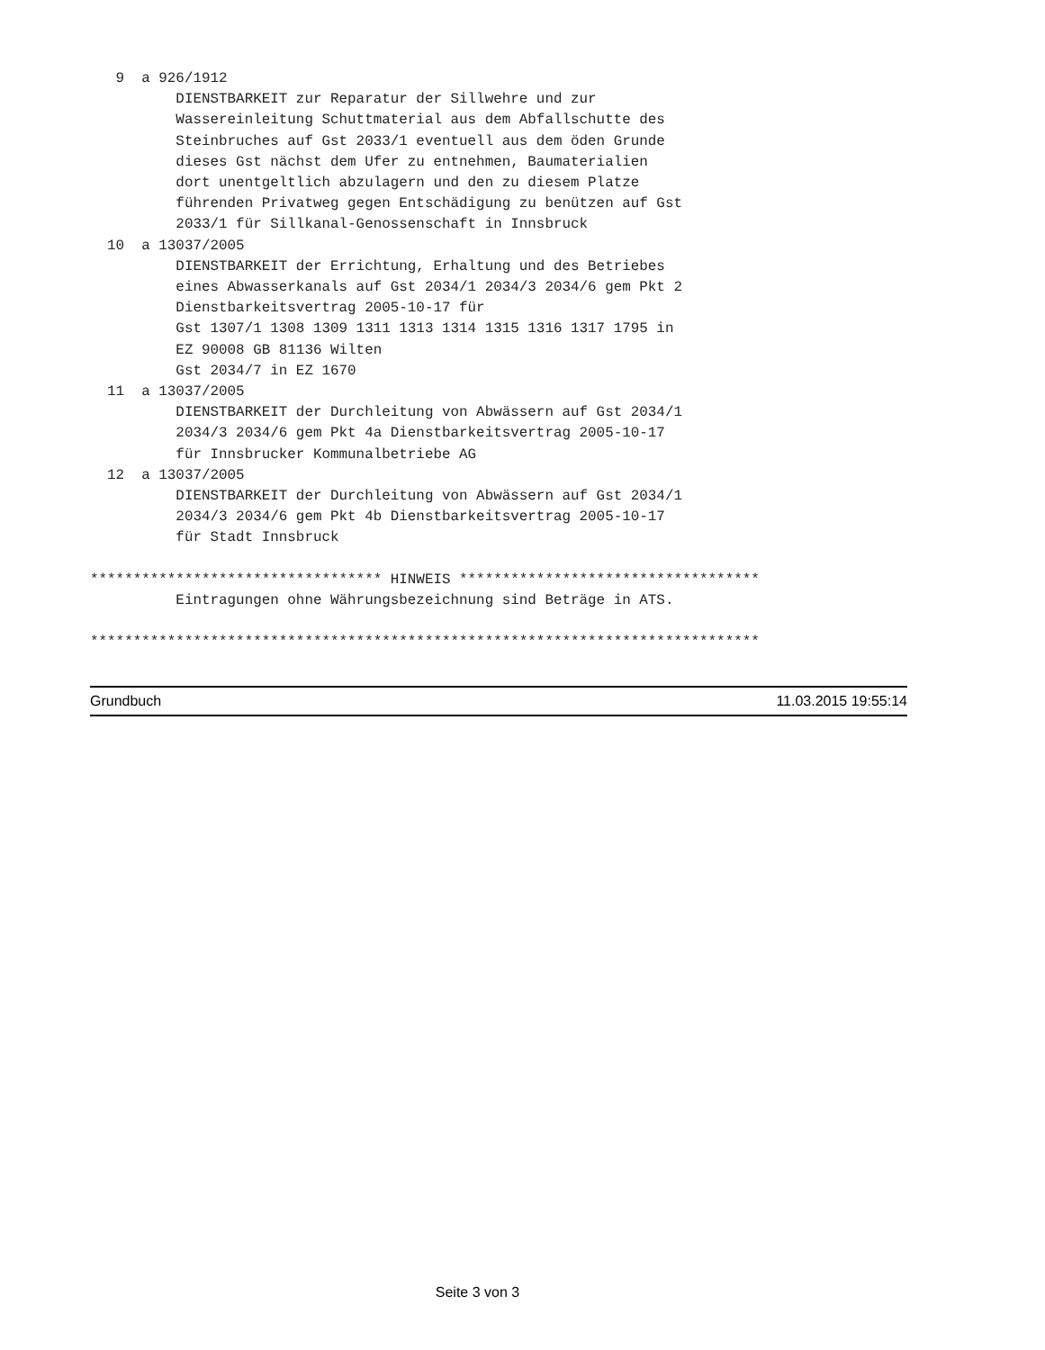9  a 926/1912
          DIENSTBARKEIT zur Reparatur der Sillwehre und zur
          Wassereinleitung Schuttmaterial aus dem Abfallschutte des
          Steinbruches auf Gst 2033/1 eventuell aus dem öden Grunde
          dieses Gst nächst dem Ufer zu entnehmen, Baumaterialien
          dort unentgeltlich abzulagern und den zu diesem Platze
          führenden Privatweg gegen Entschädigung zu benützen auf Gst
          2033/1 für Sillkanal-Genossenschaft in Innsbruck
  10  a 13037/2005
          DIENSTBARKEIT der Errichtung, Erhaltung und des Betriebes
          eines Abwasserkanals auf Gst 2034/1 2034/3 2034/6 gem Pkt 2
          Dienstbarkeitsvertrag 2005-10-17 für
          Gst 1307/1 1308 1309 1311 1313 1314 1315 1316 1317 1795 in
          EZ 90008 GB 81136 Wilten
          Gst 2034/7 in EZ 1670
  11  a 13037/2005
          DIENSTBARKEIT der Durchleitung von Abwässern auf Gst 2034/1
          2034/3 2034/6 gem Pkt 4a Dienstbarkeitsvertrag 2005-10-17
          für Innsbrucker Kommunalbetriebe AG
  12  a 13037/2005
          DIENSTBARKEIT der Durchleitung von Abwässern auf Gst 2034/1
          2034/3 2034/6 gem Pkt 4b Dienstbarkeitsvertrag 2005-10-17
          für Stadt Innsbruck

********************************** HINWEIS ***********************************
          Eintragungen ohne Währungsbezeichnung sind Beträge in ATS.

******************************************************************************
Grundbuch 11.03.2015 19:55:14
Seite 3 von 3